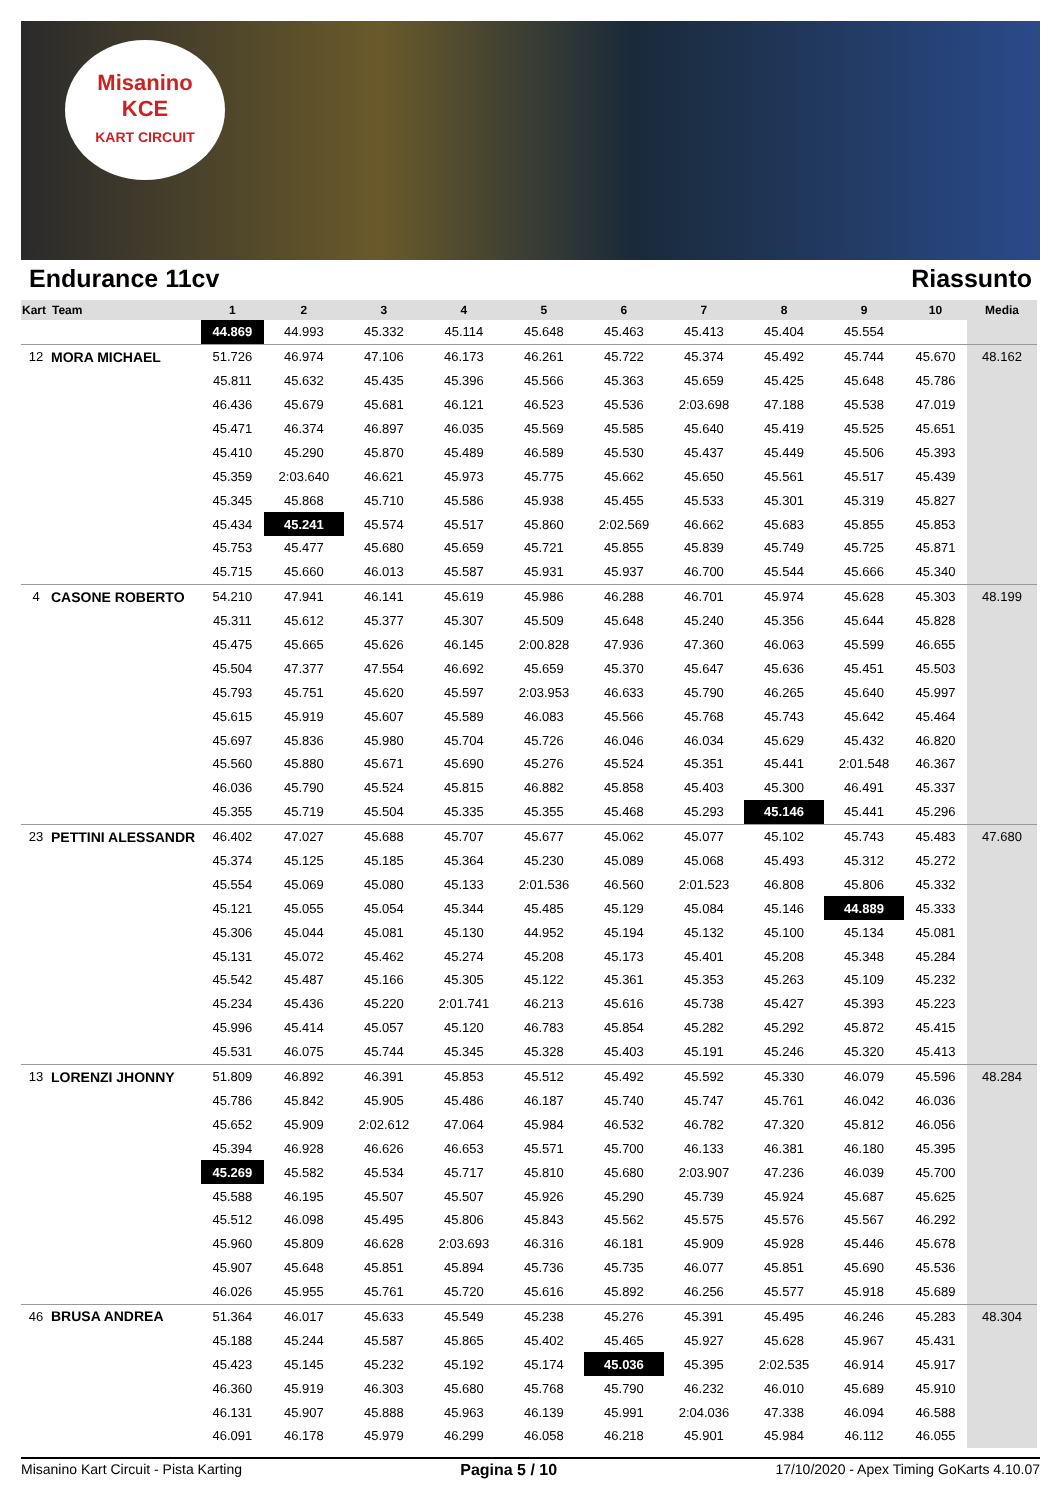Misanino
KCE
KART CIRCUIT
Endurance 11cv Riassunto
| Kart | Team | 1 | 2 | 3 | 4 | 5 | 6 | 7 | 8 | 9 | 10 | Media |
| --- | --- | --- | --- | --- | --- | --- | --- | --- | --- | --- | --- | --- |
| | | 44.869 | 44.993 | 45.332 | 45.114 | 45.648 | 45.463 | 45.413 | 45.404 | 45.554 | | |
| 12 | MORA MICHAEL | 51.726 | 46.974 | 47.106 | 46.173 | 46.261 | 45.722 | 45.374 | 45.492 | 45.744 | 45.670 | 48.162 |
| | | 45.811 | 45.632 | 45.435 | 45.396 | 45.566 | 45.363 | 45.659 | 45.425 | 45.648 | 45.786 | |
| | | 46.436 | 45.679 | 45.681 | 46.121 | 46.523 | 45.536 | 2:03.698 | 47.188 | 45.538 | 47.019 | |
| | | 45.471 | 46.374 | 46.897 | 46.035 | 45.569 | 45.585 | 45.640 | 45.419 | 45.525 | 45.651 | |
| | | 45.410 | 45.290 | 45.870 | 45.489 | 46.589 | 45.530 | 45.437 | 45.449 | 45.506 | 45.393 | |
| | | 45.359 | 2:03.640 | 46.621 | 45.973 | 45.775 | 45.662 | 45.650 | 45.561 | 45.517 | 45.439 | |
| | | 45.345 | 45.868 | 45.710 | 45.586 | 45.938 | 45.455 | 45.533 | 45.301 | 45.319 | 45.827 | |
| | | 45.434 | 45.241 | 45.574 | 45.517 | 45.860 | 2:02.569 | 46.662 | 45.683 | 45.855 | 45.853 | |
| | | 45.753 | 45.477 | 45.680 | 45.659 | 45.721 | 45.855 | 45.839 | 45.749 | 45.725 | 45.871 | |
| | | 45.715 | 45.660 | 46.013 | 45.587 | 45.931 | 45.937 | 46.700 | 45.544 | 45.666 | 45.340 | |
| 4 | CASONE ROBERTO | 54.210 | 47.941 | 46.141 | 45.619 | 45.986 | 46.288 | 46.701 | 45.974 | 45.628 | 45.303 | 48.199 |
| | | 45.311 | 45.612 | 45.377 | 45.307 | 45.509 | 45.648 | 45.240 | 45.356 | 45.644 | 45.828 | |
| | | 45.475 | 45.665 | 45.626 | 46.145 | 2:00.828 | 47.936 | 47.360 | 46.063 | 45.599 | 46.655 | |
| | | 45.504 | 47.377 | 47.554 | 46.692 | 45.659 | 45.370 | 45.647 | 45.636 | 45.451 | 45.503 | |
| | | 45.793 | 45.751 | 45.620 | 45.597 | 2:03.953 | 46.633 | 45.790 | 46.265 | 45.640 | 45.997 | |
| | | 45.615 | 45.919 | 45.607 | 45.589 | 46.083 | 45.566 | 45.768 | 45.743 | 45.642 | 45.464 | |
| | | 45.697 | 45.836 | 45.980 | 45.704 | 45.726 | 46.046 | 46.034 | 45.629 | 45.432 | 46.820 | |
| | | 45.560 | 45.880 | 45.671 | 45.690 | 45.276 | 45.524 | 45.351 | 45.441 | 2:01.548 | 46.367 | |
| | | 46.036 | 45.790 | 45.524 | 45.815 | 46.882 | 45.858 | 45.403 | 45.300 | 46.491 | 45.337 | |
| | | 45.355 | 45.719 | 45.504 | 45.335 | 45.355 | 45.468 | 45.293 | 45.146 | 45.441 | 45.296 | |
| 23 | PETTINI ALESSANDR | 46.402 | 47.027 | 45.688 | 45.707 | 45.677 | 45.062 | 45.077 | 45.102 | 45.743 | 45.483 | 47.680 |
| | | 45.374 | 45.125 | 45.185 | 45.364 | 45.230 | 45.089 | 45.068 | 45.493 | 45.312 | 45.272 | |
| | | 45.554 | 45.069 | 45.080 | 45.133 | 2:01.536 | 46.560 | 2:01.523 | 46.808 | 45.806 | 45.332 | |
| | | 45.121 | 45.055 | 45.054 | 45.344 | 45.485 | 45.129 | 45.084 | 45.146 | 44.889 | 45.333 | |
| | | 45.306 | 45.044 | 45.081 | 45.130 | 44.952 | 45.194 | 45.132 | 45.100 | 45.134 | 45.081 | |
| | | 45.131 | 45.072 | 45.462 | 45.274 | 45.208 | 45.173 | 45.401 | 45.208 | 45.348 | 45.284 | |
| | | 45.542 | 45.487 | 45.166 | 45.305 | 45.122 | 45.361 | 45.353 | 45.263 | 45.109 | 45.232 | |
| | | 45.234 | 45.436 | 45.220 | 2:01.741 | 46.213 | 45.616 | 45.738 | 45.427 | 45.393 | 45.223 | |
| | | 45.996 | 45.414 | 45.057 | 45.120 | 46.783 | 45.854 | 45.282 | 45.292 | 45.872 | 45.415 | |
| | | 45.531 | 46.075 | 45.744 | 45.345 | 45.328 | 45.403 | 45.191 | 45.246 | 45.320 | 45.413 | |
| 13 | LORENZI JHONNY | 51.809 | 46.892 | 46.391 | 45.853 | 45.512 | 45.492 | 45.592 | 45.330 | 46.079 | 45.596 | 48.284 |
| | | 45.786 | 45.842 | 45.905 | 45.486 | 46.187 | 45.740 | 45.747 | 45.761 | 46.042 | 46.036 | |
| | | 45.652 | 45.909 | 2:02.612 | 47.064 | 45.984 | 46.532 | 46.782 | 47.320 | 45.812 | 46.056 | |
| | | 45.394 | 46.928 | 46.626 | 46.653 | 45.571 | 45.700 | 46.133 | 46.381 | 46.180 | 45.395 | |
| | | 45.269 | 45.582 | 45.534 | 45.717 | 45.810 | 45.680 | 2:03.907 | 47.236 | 46.039 | 45.700 | |
| | | 45.588 | 46.195 | 45.507 | 45.507 | 45.926 | 45.290 | 45.739 | 45.924 | 45.687 | 45.625 | |
| | | 45.512 | 46.098 | 45.495 | 45.806 | 45.843 | 45.562 | 45.575 | 45.576 | 45.567 | 46.292 | |
| | | 45.960 | 45.809 | 46.628 | 2:03.693 | 46.316 | 46.181 | 45.909 | 45.928 | 45.446 | 45.678 | |
| | | 45.907 | 45.648 | 45.851 | 45.894 | 45.736 | 45.735 | 46.077 | 45.851 | 45.690 | 45.536 | |
| | | 46.026 | 45.955 | 45.761 | 45.720 | 45.616 | 45.892 | 46.256 | 45.577 | 45.918 | 45.689 | |
| 46 | BRUSA ANDREA | 51.364 | 46.017 | 45.633 | 45.549 | 45.238 | 45.276 | 45.391 | 45.495 | 46.246 | 45.283 | 48.304 |
| | | 45.188 | 45.244 | 45.587 | 45.865 | 45.402 | 45.465 | 45.927 | 45.628 | 45.967 | 45.431 | |
| | | 45.423 | 45.145 | 45.232 | 45.192 | 45.174 | 45.036 | 45.395 | 2:02.535 | 46.914 | 45.917 | |
| | | 46.360 | 45.919 | 46.303 | 45.680 | 45.768 | 45.790 | 46.232 | 46.010 | 45.689 | 45.910 | |
| | | 46.131 | 45.907 | 45.888 | 45.963 | 46.139 | 45.991 | 2:04.036 | 47.338 | 46.094 | 46.588 | |
| | | 46.091 | 46.178 | 45.979 | 46.299 | 46.058 | 46.218 | 45.901 | 45.984 | 46.112 | 46.055 | |
Misanino Kart Circuit - Pista Karting Pagina 5 / 10 17/10/2020 - Apex Timing GoKarts 4.10.07